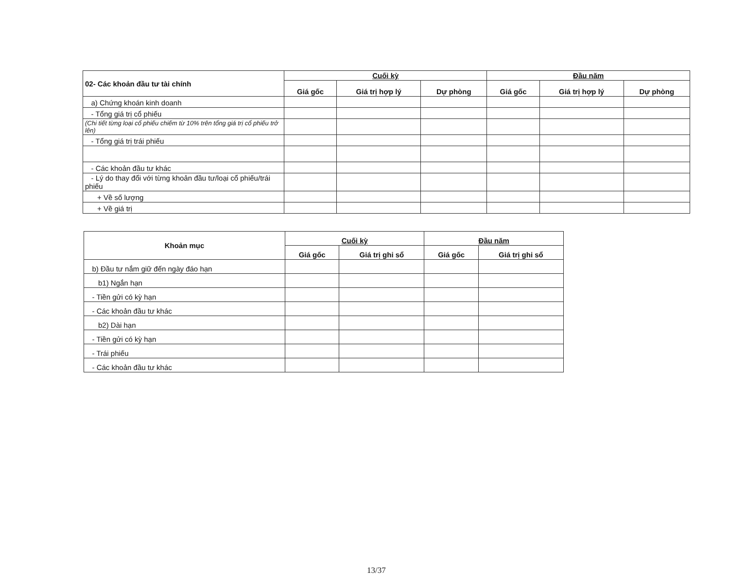| 02- Các khoản đầu tư tài chính | Cuối kỳ | | | Đầu năm | | |
| --- | --- | --- | --- | --- | --- | --- |
| | Giá gốc | Giá trị hợp lý | Dự phòng | Giá gốc | Giá trị hợp lý | Dự phòng |
| a) Chứng khoán kinh doanh | | | | | | |
| - Tổng giá trị cổ phiếu | | | | | | |
| (Chi tiết từng loại cổ phiếu chiếm từ 10% trên tổng giá trị cổ phiếu trở lên) | | | | | | |
| - Tổng giá trị trái phiếu | | | | | | |
| - Các khoản đầu tư khác | | | | | | |
| - Lý do thay đổi với từng khoản đầu tư/loại cổ phiếu/trái phiếu | | | | | | |
| + Về số lượng | | | | | | |
| + Về giá trị | | | | | | |
| Khoản mục | Cuối kỳ | | Đầu năm | |
| --- | --- | --- | --- | --- |
| | Giá gốc | Giá trị ghi sổ | Giá gốc | Giá trị ghi sổ |
| b) Đầu tư nắm giữ đến ngày đáo hạn | | | | |
| b1) Ngắn hạn | | | | |
| - Tiền gửi có kỳ hạn | | | | |
| - Các khoản đầu tư khác | | | | |
| b2) Dài hạn | | | | |
| - Tiền gửi có kỳ hạn | | | | |
| - Trái phiếu | | | | |
| - Các khoản đầu tư khác | | | | |
13/37